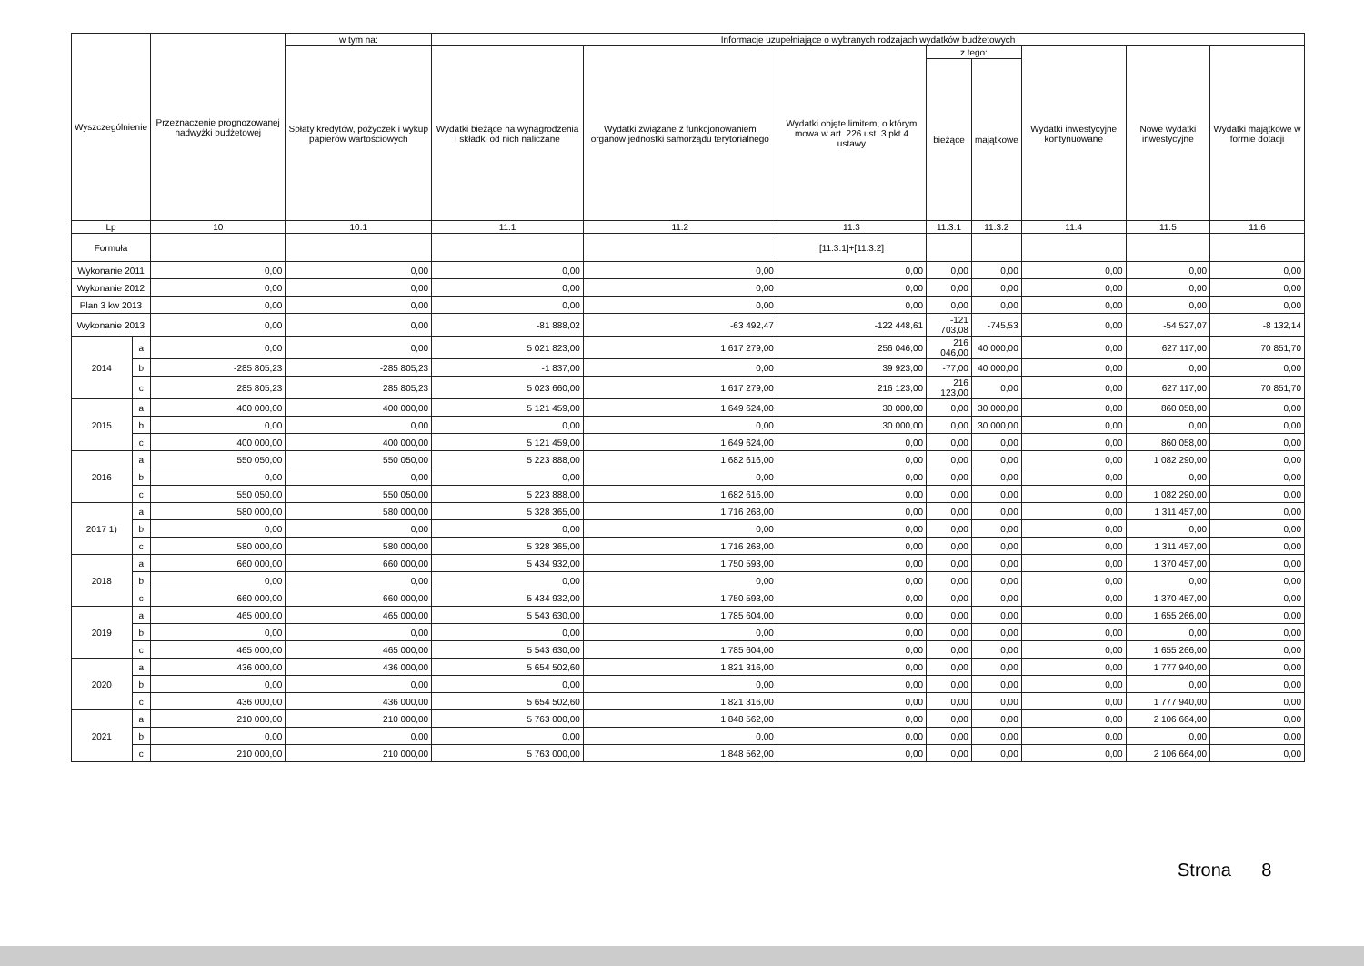| Wyszczególnienie | | Przeznaczenie prognozowanej nadwyżki budżetowej | w tym na: | Informacje uzupełniające o wybranych rodzajach wydatków budżetowych | | | | | | | |
| --- | --- | --- | --- | --- | --- | --- | --- | --- | --- | --- | --- |
| | | | Spłaty kredytów, pożyczek i wykup papierów wartościowych | Wydatki bieżące na wynagrodzenia i składki od nich naliczane | Wydatki związane z funkcjonowaniem organów jednostki samorządu terytorialnego | Wydatki objęte limitem, o którym mowa w art. 226 ust. 3 pkt 4 ustawy | z tego: | | Wydatki inwestycyjne kontynuowane | Nowe wydatki inwestycyjne | Wydatki majątkowe w formie dotacji |
| | | | | | | | bieżące | majątkowe | | | |
| Lp | | 10 | 10.1 | 11.1 | 11.2 | 11.3 | 11.3.1 | 11.3.2 | 11.4 | 11.5 | 11.6 |
| Formuła | | | | | | [11.3.1]+[11.3.2] | | | | | |
| Wykonanie 2011 | | 0,00 | 0,00 | 0,00 | 0,00 | 0,00 | 0,00 | 0,00 | 0,00 | 0,00 | 0,00 |
| Wykonanie 2012 | | 0,00 | 0,00 | 0,00 | 0,00 | 0,00 | 0,00 | 0,00 | 0,00 | 0,00 | 0,00 |
| Plan 3 kw 2013 | | 0,00 | 0,00 | 0,00 | 0,00 | 0,00 | 0,00 | 0,00 | 0,00 | 0,00 | 0,00 |
| Wykonanie 2013 | | 0,00 | 0,00 | -81 888,02 | -63 492,47 | -122 448,61 | -121 703,08 | -745,53 | 0,00 | -54 527,07 | -8 132,14 |
| 2014 | a | 0,00 | 0,00 | 5 021 823,00 | 1 617 279,00 | 256 046,00 | 216 046,00 | 40 000,00 | 0,00 | 627 117,00 | 70 851,70 |
| | b | -285 805,23 | -285 805,23 | -1 837,00 | 0,00 | 39 923,00 | -77,00 | 40 000,00 | 0,00 | 0,00 | 0,00 |
| | c | 285 805,23 | 285 805,23 | 5 023 660,00 | 1 617 279,00 | 216 123,00 | 216 123,00 | 0,00 | 0,00 | 627 117,00 | 70 851,70 |
| 2015 | a | 400 000,00 | 400 000,00 | 5 121 459,00 | 1 649 624,00 | 30 000,00 | 0,00 | 30 000,00 | 0,00 | 860 058,00 | 0,00 |
| | b | 0,00 | 0,00 | 0,00 | 0,00 | 30 000,00 | 0,00 | 30 000,00 | 0,00 | 0,00 | 0,00 |
| | c | 400 000,00 | 400 000,00 | 5 121 459,00 | 1 649 624,00 | 0,00 | 0,00 | 0,00 | 0,00 | 860 058,00 | 0,00 |
| 2016 | a | 550 050,00 | 550 050,00 | 5 223 888,00 | 1 682 616,00 | 0,00 | 0,00 | 0,00 | 0,00 | 1 082 290,00 | 0,00 |
| | b | 0,00 | 0,00 | 0,00 | 0,00 | 0,00 | 0,00 | 0,00 | 0,00 | 0,00 | 0,00 |
| | c | 550 050,00 | 550 050,00 | 5 223 888,00 | 1 682 616,00 | 0,00 | 0,00 | 0,00 | 0,00 | 1 082 290,00 | 0,00 |
| 2017 1) | a | 580 000,00 | 580 000,00 | 5 328 365,00 | 1 716 268,00 | 0,00 | 0,00 | 0,00 | 0,00 | 1 311 457,00 | 0,00 |
| | b | 0,00 | 0,00 | 0,00 | 0,00 | 0,00 | 0,00 | 0,00 | 0,00 | 0,00 | 0,00 |
| | c | 580 000,00 | 580 000,00 | 5 328 365,00 | 1 716 268,00 | 0,00 | 0,00 | 0,00 | 0,00 | 1 311 457,00 | 0,00 |
| 2018 | a | 660 000,00 | 660 000,00 | 5 434 932,00 | 1 750 593,00 | 0,00 | 0,00 | 0,00 | 0,00 | 1 370 457,00 | 0,00 |
| | b | 0,00 | 0,00 | 0,00 | 0,00 | 0,00 | 0,00 | 0,00 | 0,00 | 0,00 | 0,00 |
| | c | 660 000,00 | 660 000,00 | 5 434 932,00 | 1 750 593,00 | 0,00 | 0,00 | 0,00 | 0,00 | 1 370 457,00 | 0,00 |
| 2019 | a | 465 000,00 | 465 000,00 | 5 543 630,00 | 1 785 604,00 | 0,00 | 0,00 | 0,00 | 0,00 | 1 655 266,00 | 0,00 |
| | b | 0,00 | 0,00 | 0,00 | 0,00 | 0,00 | 0,00 | 0,00 | 0,00 | 0,00 | 0,00 |
| | c | 465 000,00 | 465 000,00 | 5 543 630,00 | 1 785 604,00 | 0,00 | 0,00 | 0,00 | 0,00 | 1 655 266,00 | 0,00 |
| 2020 | a | 436 000,00 | 436 000,00 | 5 654 502,60 | 1 821 316,00 | 0,00 | 0,00 | 0,00 | 0,00 | 1 777 940,00 | 0,00 |
| | b | 0,00 | 0,00 | 0,00 | 0,00 | 0,00 | 0,00 | 0,00 | 0,00 | 0,00 | 0,00 |
| | c | 436 000,00 | 436 000,00 | 5 654 502,60 | 1 821 316,00 | 0,00 | 0,00 | 0,00 | 0,00 | 1 777 940,00 | 0,00 |
| 2021 | a | 210 000,00 | 210 000,00 | 5 763 000,00 | 1 848 562,00 | 0,00 | 0,00 | 0,00 | 0,00 | 2 106 664,00 | 0,00 |
| | b | 0,00 | 0,00 | 0,00 | 0,00 | 0,00 | 0,00 | 0,00 | 0,00 | 0,00 | 0,00 |
| | c | 210 000,00 | 210 000,00 | 5 763 000,00 | 1 848 562,00 | 0,00 | 0,00 | 0,00 | 0,00 | 2 106 664,00 | 0,00 |
Strona 8